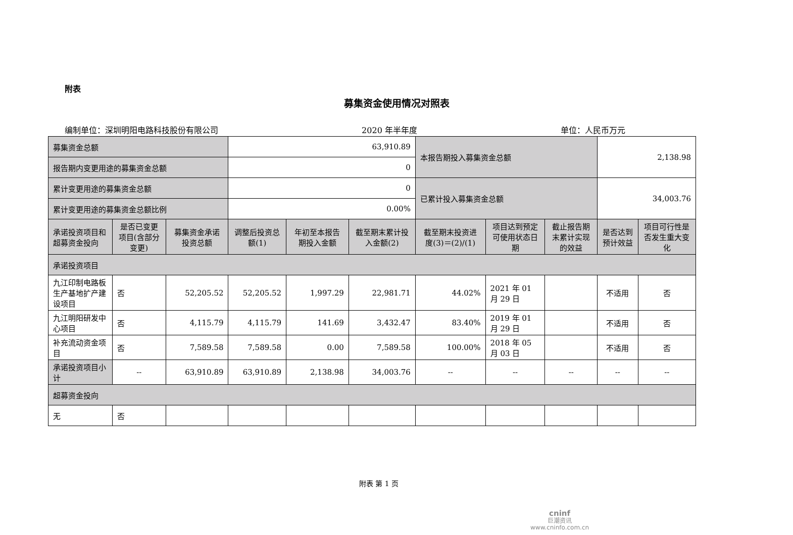附表
募集资金使用情况对照表
编制单位：深圳明阳电路科技股份有限公司 2020 年半年度 单位：人民币万元
| 募集资金总额 | | | 63,910.89 | | | 本报告期投入募集资金总额 | | | 2,138.98 | |
| 报告期内变更用途的募集资金总额 | | | 0 | | | | | | | |
| 累计变更用途的募集资金总额 | | | 0 | | | 已累计投入募集资金总额 | | | 34,003.76 | |
| 累计变更用途的募集资金总额比例 | | | 0.00% | | | | | | | |
| 承诺投资项目和超募资金投向 | 是否已变更项目(含部分变更) | 募集资金承诺投资总额 | 调整后投资总额(1) | 年初至本报告期投入金额 | 截至期末累计投入金额(2) | 截至期末投资进度(3)＝(2)/(1) | 项目达到预定可使用状态日期 | 截止报告期末累计实现的效益 | 是否达到预计效益 | 项目可行性是否发生重大变化 |
| 承诺投资项目 | | | | | | | | | | |
| 九江印制电路板生产基地扩产建设项目 | 否 | 52,205.52 | 52,205.52 | 1,997.29 | 22,981.71 | 44.02% | 2021 年 01 月 29 日 | | 不适用 | 否 |
| 九江明阳研发中心项目 | 否 | 4,115.79 | 4,115.79 | 141.69 | 3,432.47 | 83.40% | 2019 年 01 月 29 日 | | 不适用 | 否 |
| 补充流动资金项目 | 否 | 7,589.58 | 7,589.58 | 0.00 | 7,589.58 | 100.00% | 2018 年 05 月 03 日 | | 不适用 | 否 |
| 承诺投资项目小计 | -- | 63,910.89 | 63,910.89 | 2,138.98 | 34,003.76 | -- | -- | -- | -- | -- |
| 超募资金投向 | | | | | | | | | | |
| 无 | 否 | | | | | | | | | |
附表 第 1 页
cninf
巨潮资讯
www.cninfo.com.cn